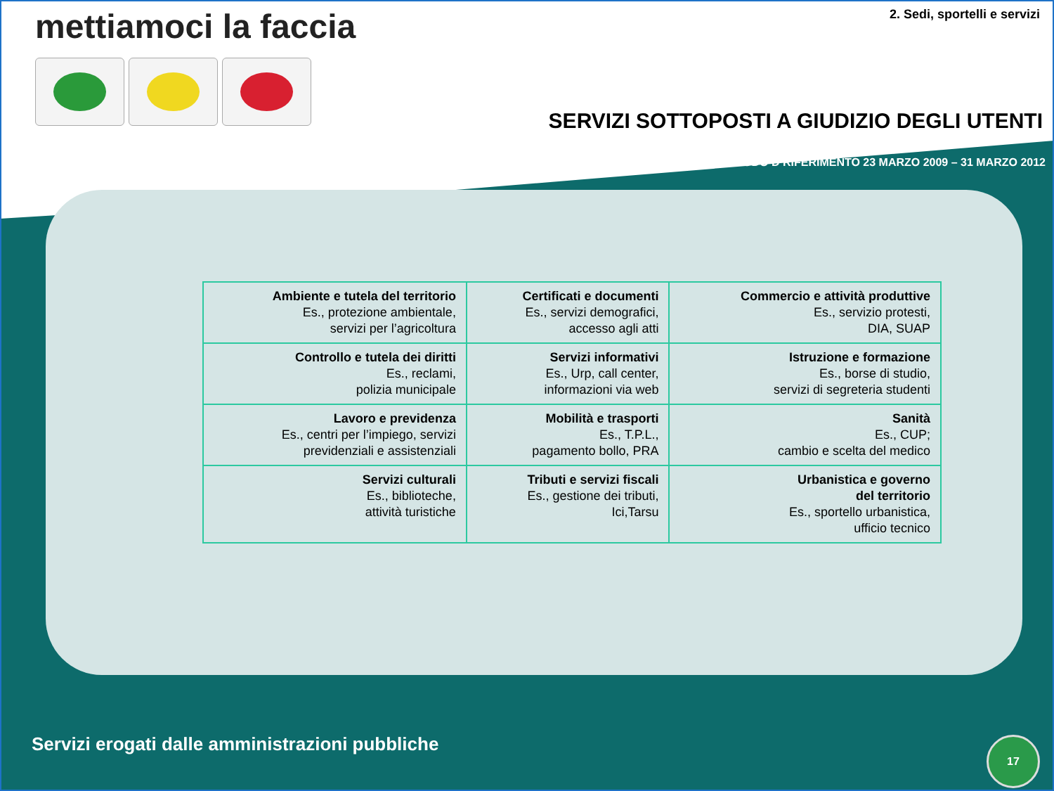mettiamoci la faccia 2. Sedi, sportelli e servizi
SERVIZI SOTTOPOSTI A GIUDIZIO DEGLI UTENTI
PERIODO D RIFERIMENTO 23 MARZO 2009 – 31 MARZO 2012
| Ambiente e tutela del territorio Es., protezione ambientale, servizi per l’agricoltura | Certificati e documenti Es., servizi demografici, accesso agli atti | Commercio e attività produttive Es., servizio protesti, DIA, SUAP |
| Controllo e tutela dei diritti Es., reclami, polizia municipale | Servizi informativi Es., Urp, call center, informazioni via web | Istruzione e formazione Es., borse di studio, servizi di segreteria studenti |
| Lavoro e previdenza Es., centri per l’impiego, servizi previdenziali e assistenziali | Mobilità e trasporti Es., T.P.L., pagamento bollo, PRA | Sanità Es., CUP; cambio e scelta del medico |
| Servizi culturali Es., biblioteche, attività turistiche | Tributi e servizi fiscali Es., gestione dei tributi, Ici,Tarsu | Urbanistica e governo del territorio Es., sportello urbanistica, ufficio tecnico |
Servizi erogati dalle amministrazioni pubbliche
17